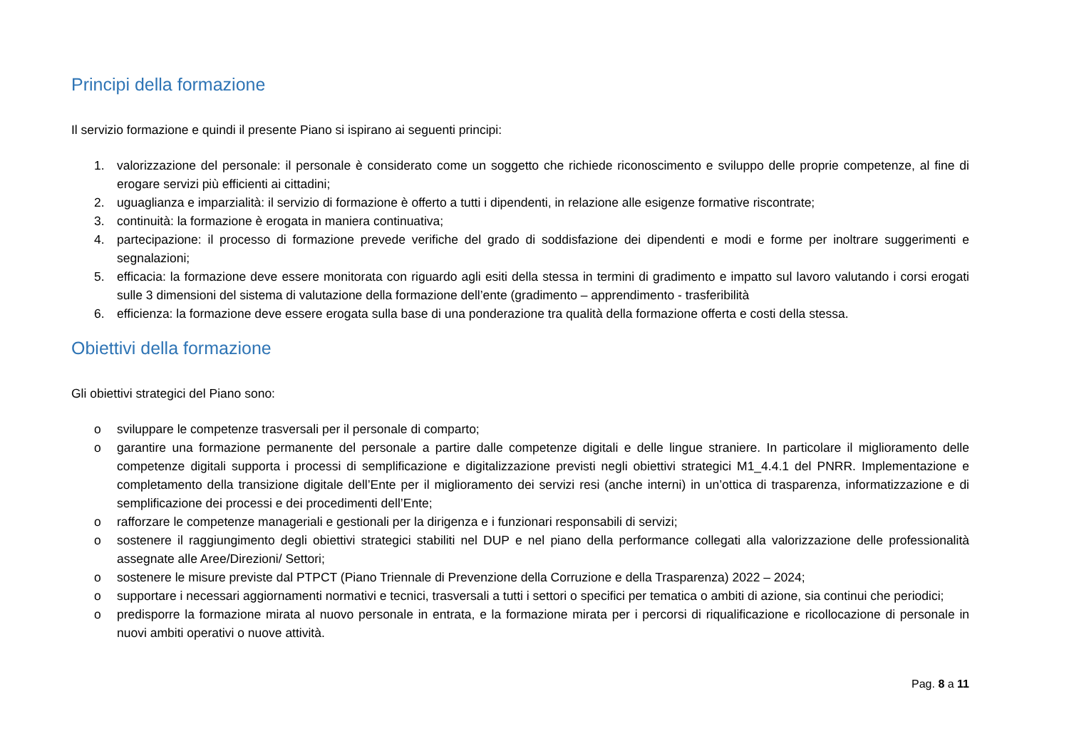Principi della formazione
Il servizio formazione e quindi il presente Piano si ispirano ai seguenti principi:
1. valorizzazione del personale: il personale è considerato come un soggetto che richiede riconoscimento e sviluppo delle proprie competenze, al fine di erogare servizi più efficienti ai cittadini;
2. uguaglianza e imparzialità: il servizio di formazione è offerto a tutti i dipendenti, in relazione alle esigenze formative riscontrate;
3. continuità: la formazione è erogata in maniera continuativa;
4. partecipazione: il processo di formazione prevede verifiche del grado di soddisfazione dei dipendenti e modi e forme per inoltrare suggerimenti e segnalazioni;
5. efficacia: la formazione deve essere monitorata con riguardo agli esiti della stessa in termini di gradimento e impatto sul lavoro valutando i corsi erogati sulle 3 dimensioni del sistema di valutazione della formazione dell’ente (gradimento – apprendimento - trasferibilità
6. efficienza: la formazione deve essere erogata sulla base di una ponderazione tra qualità della formazione offerta e costi della stessa.
Obiettivi della formazione
Gli obiettivi strategici del Piano sono:
o sviluppare le competenze trasversali per il personale di comparto;
o garantire una formazione permanente del personale a partire dalle competenze digitali e delle lingue straniere. In particolare il miglioramento delle competenze digitali supporta i processi di semplificazione e digitalizzazione previsti negli obiettivi strategici M1_4.4.1 del PNRR. Implementazione e completamento della transizione digitale dell’Ente per il miglioramento dei servizi resi (anche interni) in un’ottica di trasparenza, informatizzazione e di semplificazione dei processi e dei procedimenti dell’Ente;
o rafforzare le competenze manageriali e gestionali per la dirigenza e i funzionari responsabili di servizi;
o sostenere il raggiungimento degli obiettivi strategici stabiliti nel DUP e nel piano della performance collegati alla valorizzazione delle professionalità assegnate alle Aree/Direzioni/ Settori;
o sostenere le misure previste dal PTPCT (Piano Triennale di Prevenzione della Corruzione e della Trasparenza) 2022 – 2024;
o supportare i necessari aggiornamenti normativi e tecnici, trasversali a tutti i settori o specifici per tematica o ambiti di azione, sia continui che periodici;
o predisporre la formazione mirata al nuovo personale in entrata, e la formazione mirata per i percorsi di riqualificazione e ricollocazione di personale in nuovi ambiti operativi o nuove attività.
Pag. 8 a 11